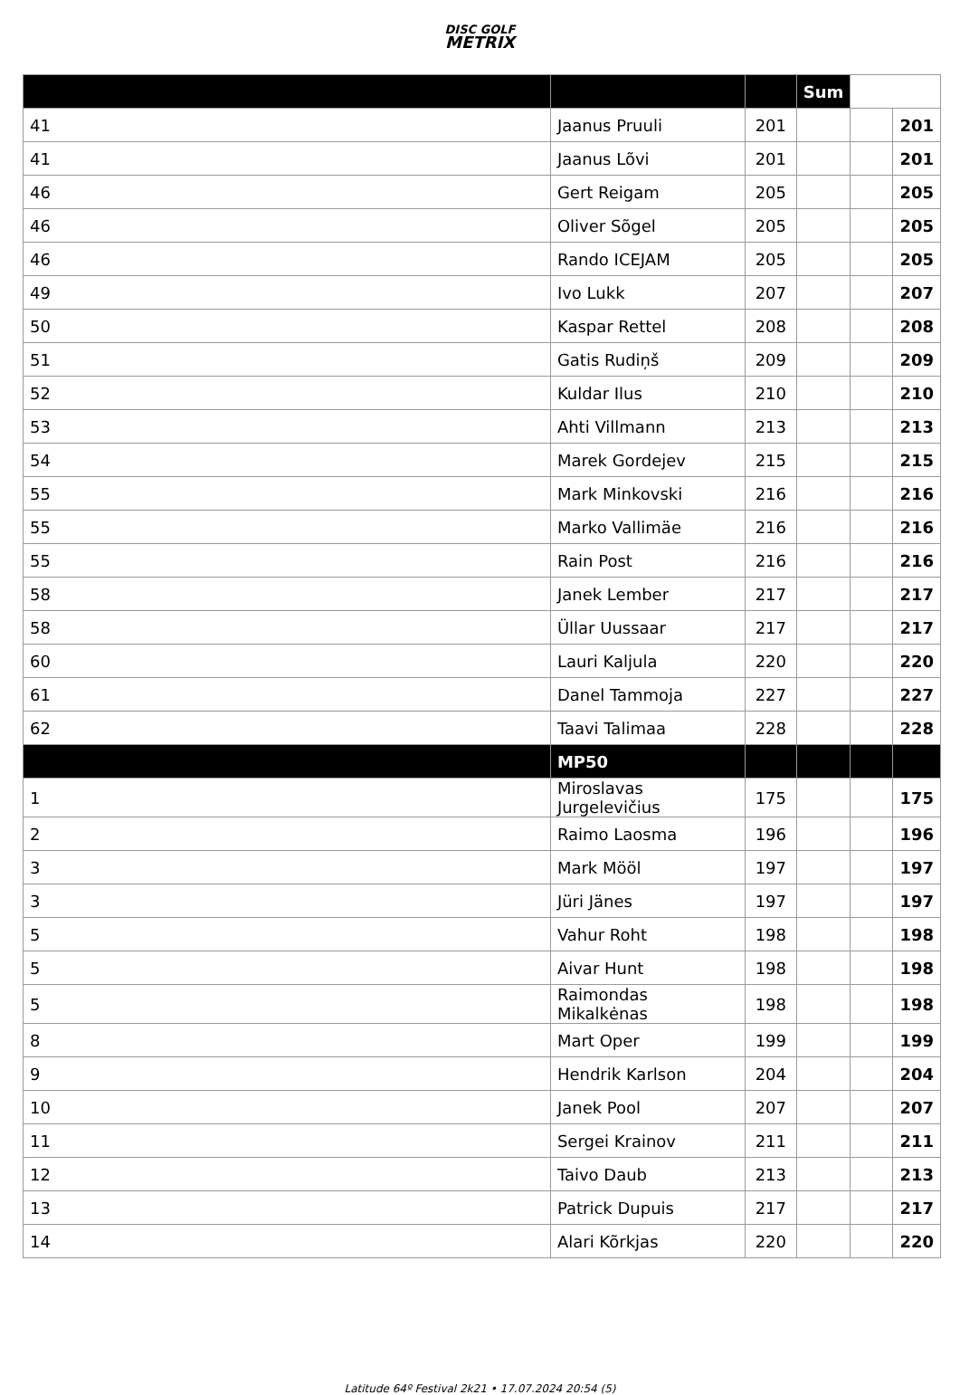DISC GOLF
METRIX
| | | | Sum | | |
| --- | --- | --- | --- | --- | --- |
| 41 | Jaanus Pruuli | 201 | | | 201 |
| 41 | Jaanus Lõvi | 201 | | | 201 |
| 46 | Gert Reigam | 205 | | | 205 |
| 46 | Oliver Sõgel | 205 | | | 205 |
| 46 | Rando ICEJAM | 205 | | | 205 |
| 49 | Ivo Lukk | 207 | | | 207 |
| 50 | Kaspar Rettel | 208 | | | 208 |
| 51 | Gatis Rudiņš | 209 | | | 209 |
| 52 | Kuldar Ilus | 210 | | | 210 |
| 53 | Ahti Villmann | 213 | | | 213 |
| 54 | Marek Gordejev | 215 | | | 215 |
| 55 | Mark Minkovski | 216 | | | 216 |
| 55 | Marko Vallimäe | 216 | | | 216 |
| 55 | Rain Post | 216 | | | 216 |
| 58 | Janek Lember | 217 | | | 217 |
| 58 | Üllar Uussaar | 217 | | | 217 |
| 60 | Lauri Kaljula | 220 | | | 220 |
| 61 | Danel Tammoja | 227 | | | 227 |
| 62 | Taavi Talimaa | 228 | | | 228 |
| | MP50 | | | | |
| 1 | Miroslavas Jurgelevičius | 175 | | | 175 |
| 2 | Raimo Laosma | 196 | | | 196 |
| 3 | Mark Mööl | 197 | | | 197 |
| 3 | Jüri Jänes | 197 | | | 197 |
| 5 | Vahur Roht | 198 | | | 198 |
| 5 | Aivar Hunt | 198 | | | 198 |
| 5 | Raimondas Mikalkėnas | 198 | | | 198 |
| 8 | Mart Oper | 199 | | | 199 |
| 9 | Hendrik Karlson | 204 | | | 204 |
| 10 | Janek Pool | 207 | | | 207 |
| 11 | Sergei Krainov | 211 | | | 211 |
| 12 | Taivo Daub | 213 | | | 213 |
| 13 | Patrick Dupuis | 217 | | | 217 |
| 14 | Alari Kõrkjas | 220 | | | 220 |
Latitude 64º Festival 2k21 • 17.07.2024 20:54 (5)